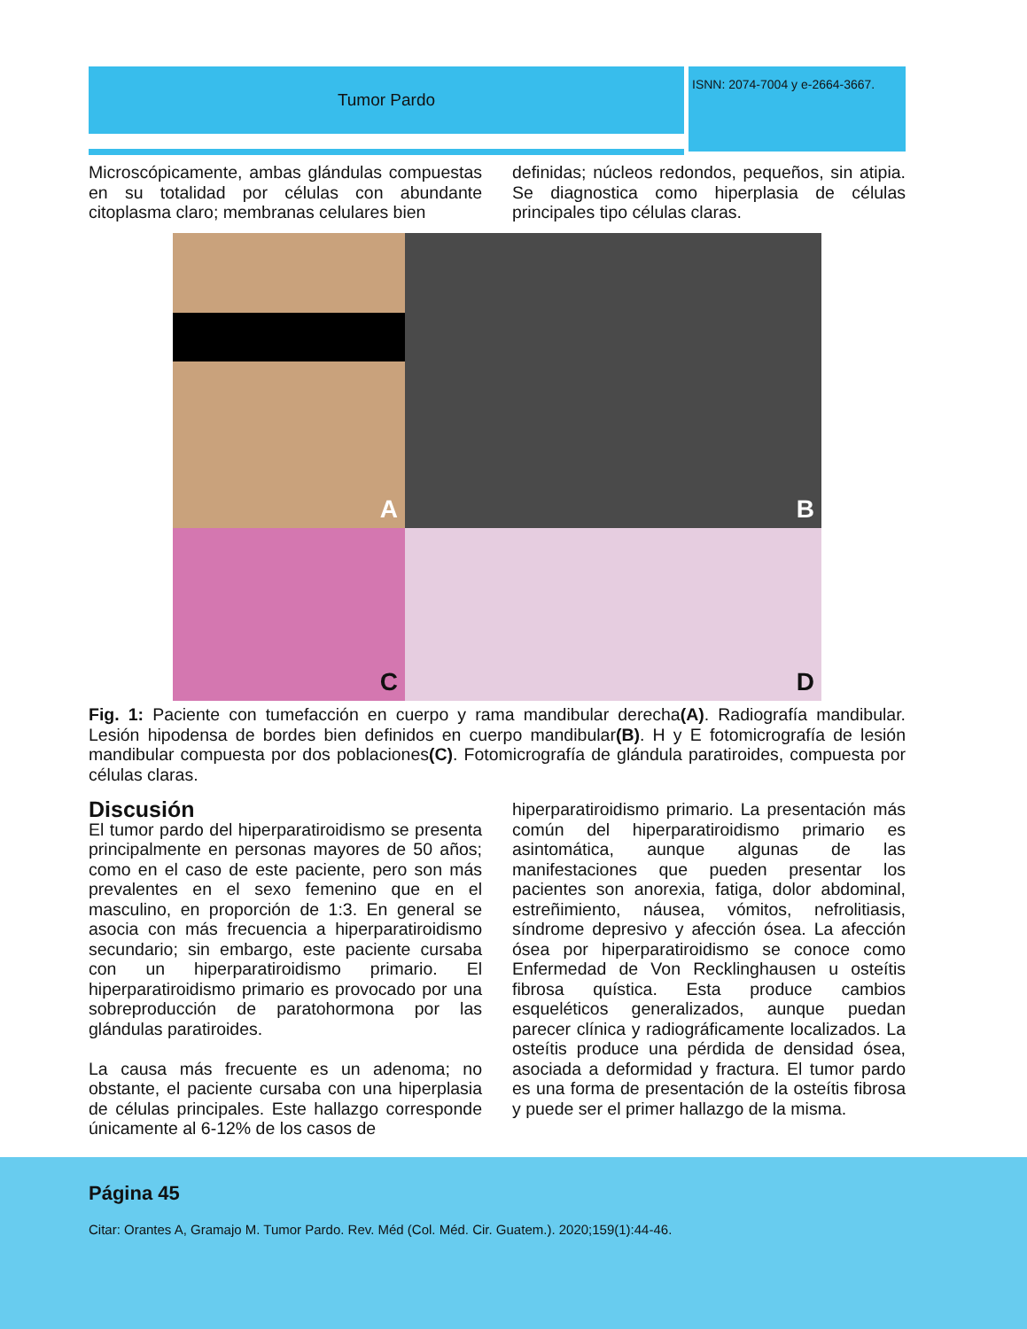Tumor Pardo
ISNN: 2074-7004 y e-2664-3667.
Microscópicamente, ambas glándulas compuestas en su totalidad por células con abundante citoplasma claro; membranas celulares bien
definidas; núcleos redondos, pequeños, sin atipia. Se diagnostica como hiperplasia de células principales tipo células claras.
A
B
C
D
Fig. 1: Paciente con tumefacción en cuerpo y rama mandibular derecha(A). Radiografía mandibular. Lesión hipodensa de bordes bien definidos en cuerpo mandibular(B). H y E fotomicrografía de lesión mandibular compuesta por dos poblaciones(C). Fotomicrografía de glándula paratiroides, compuesta por células claras.
Discusión
El tumor pardo del hiperparatiroidismo se presenta principalmente en personas mayores de 50 años; como en el caso de este paciente, pero son más prevalentes en el sexo femenino que en el masculino, en proporción de 1:3. En general se asocia con más frecuencia a hiperparatiroidismo secundario; sin embargo, este paciente cursaba con un hiperparatiroidismo primario. El hiperparatiroidismo primario es provocado por una sobreproducción de paratohormona por las glándulas paratiroides.
La causa más frecuente es un adenoma; no obstante, el paciente cursaba con una hiperplasia de células principales. Este hallazgo corresponde únicamente al 6-12% de los casos de
hiperparatiroidismo primario. La presentación más común del hiperparatiroidismo primario es asintomática, aunque algunas de las manifestaciones que pueden presentar los pacientes son anorexia, fatiga, dolor abdominal, estreñimiento, náusea, vómitos, nefrolitiasis, síndrome depresivo y afección ósea. La afección ósea por hiperparatiroidismo se conoce como Enfermedad de Von Recklinghausen u osteítis fibrosa quística. Esta produce cambios esqueléticos generalizados, aunque puedan parecer clínica y radiográficamente localizados. La osteítis produce una pérdida de densidad ósea, asociada a deformidad y fractura. El tumor pardo es una forma de presentación de la osteítis fibrosa y puede ser el primer hallazgo de la misma.
Página 45
Citar: Orantes A, Gramajo M. Tumor Pardo. Rev. Méd (Col. Méd. Cir. Guatem.). 2020;159(1):44-46.